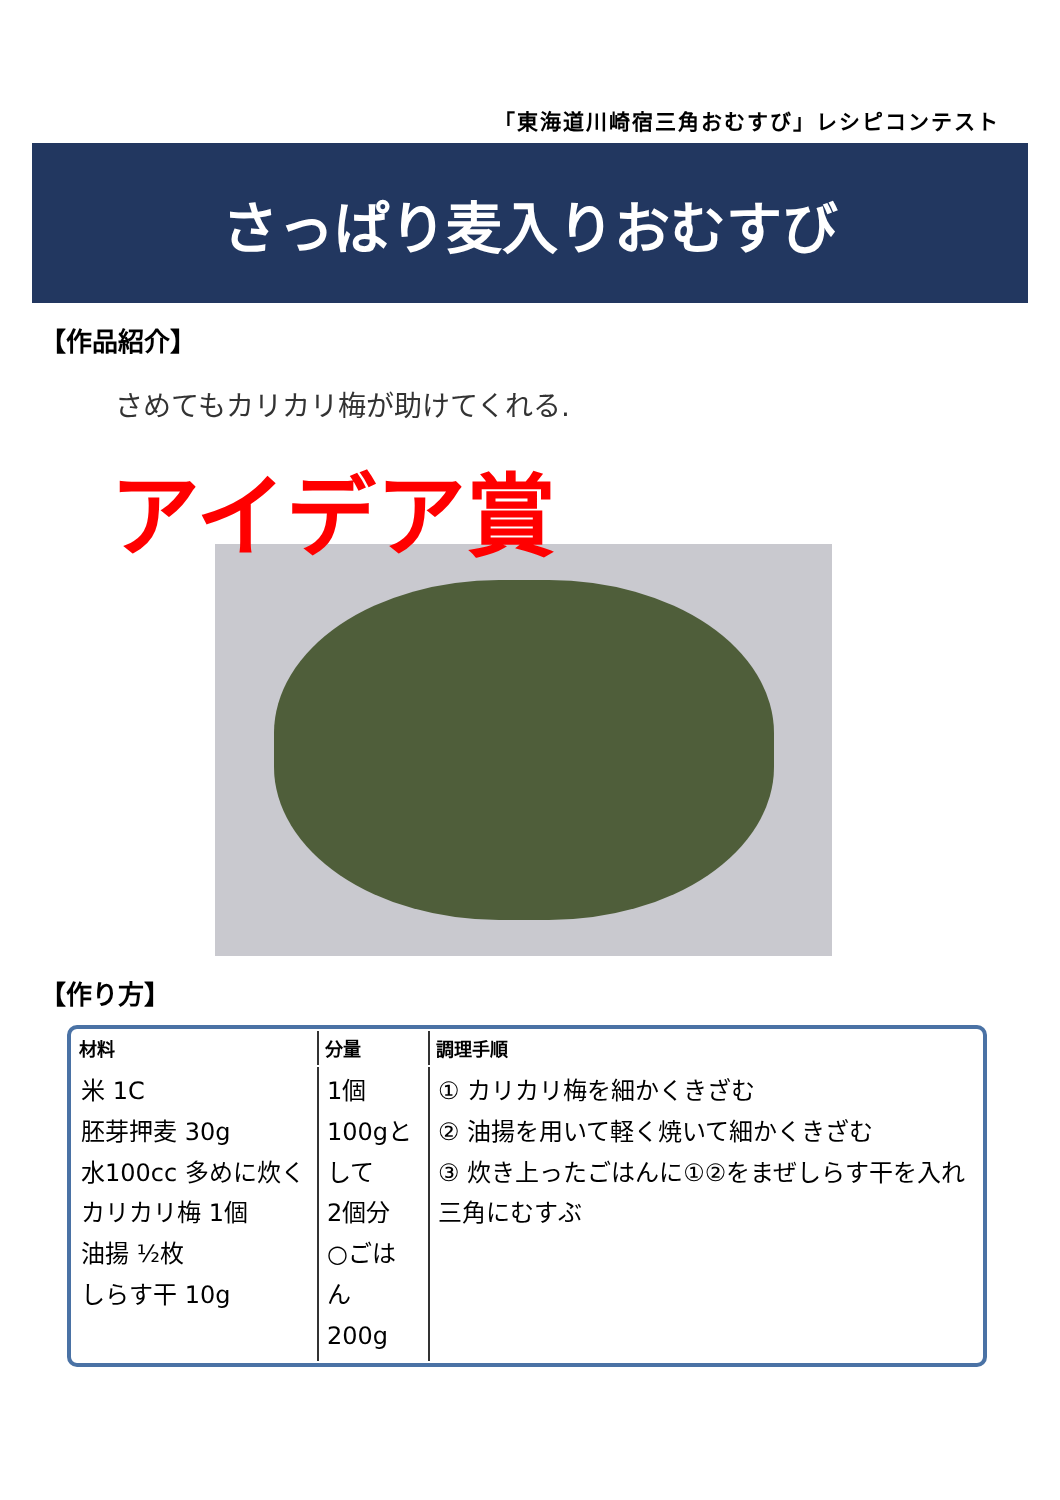「東海道川崎宿三角おむすび」レシピコンテスト
さっぱり麦入りおむすび
【作品紹介】
さめてもカリカリ梅が助けてくれる.
アイデア賞
【作り方】
| 材料 | 分量 | 調理手順 |
| --- | --- | --- |
| 米 1C 胚芽押麦 30g 水100cc 多めに炊く カリカリ梅 1個 油揚 ½枚 しらす干 10g | 1個100gとして 2個分 ○ごはん 200g | ① カリカリ梅を細かくきざむ ② 油揚を用いて軽く焼いて細かくきざむ ③ 炊き上ったごはんに①②をまぜしらす干を入れ三角にむすぶ |